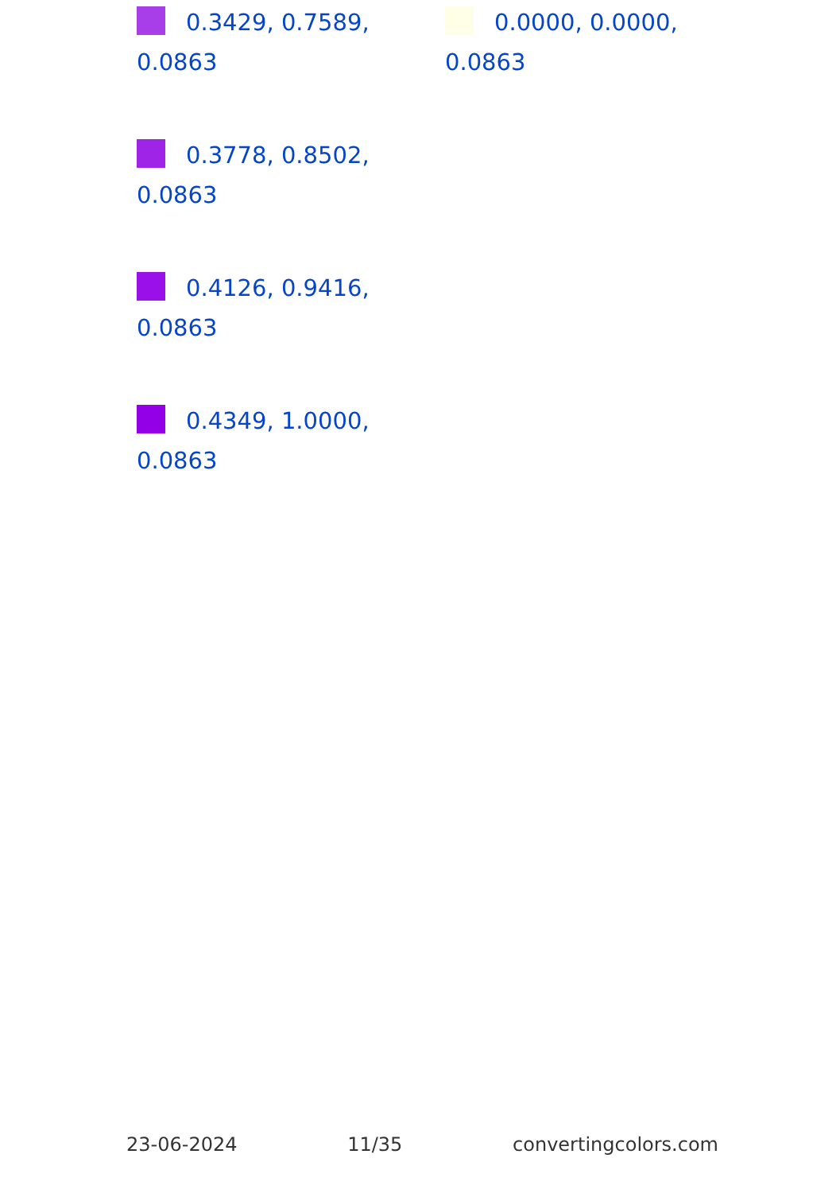0.3429, 0.7589, 0.0863
0.3778, 0.8502, 0.0863
0.4126, 0.9416, 0.0863
0.4349, 1.0000, 0.0863
0.0000, 0.0000, 0.0863
23-06-2024 11/35 convertingcolors.com